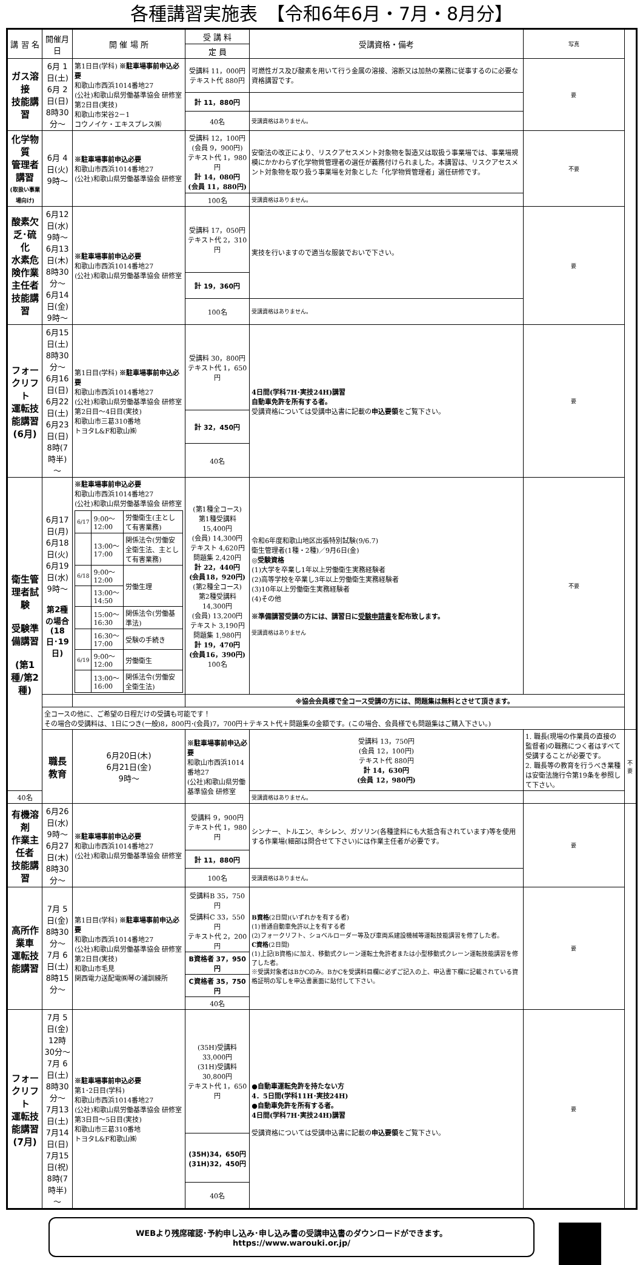各種講習実施表　【令和6年6月・7月・8月分】
| 講 習 名 | 開催月日 | 開 催 場 所 | 受 講 料 | 受講資格・備考 | 写真 | |
| --- | --- | --- | --- | --- | --- | --- |
| | | | 定 員 | | | |
| ガス溶接 技能講習 | 6月 1日(土) 6月 2日(日) 8時30分～ | 第1日目(学科) ※駐車場事前申込必要 和歌山市西浜1014番地27 (公社)和歌山県労働基準協会 研修室 第2日目(実技) 和歌山市栄谷2－1 コウノイケ・エキスプレス㈱ | 受講料 11，000円 テキスト代 880円 | 可燃性ガス及び酸素を用いて行う金属の溶接、溶断又は加熱の業務に従事するのに必要な資格講習です。 | 要 | |
| | | | 計 11，880円 | | | |
| | | | 40名 | 受講資格はありません。 | | |
| 化学物質 管理者講習 (取扱い事業場向け) | 6月 4日(火) 9時～ | ※駐車場事前申込必要 和歌山市西浜1014番地27 (公社)和歌山県労働基準協会 研修室 | 受講料 12，100円 (会員 9，900円) テキスト代 1，980円 計 14，080円 (会員 11，880円) | 安衛法の改正により、リスクアセスメント対象物を製造又は取扱う事業場では、事業場規模にかかわらず化学物質管理者の選任が義務付けられました。本講習は、リスクアセスメント対象物を取り扱う事業場を対象とした「化学物質管理者」選任研修です。 | 不要 | |
| | | | 100名 | 受講資格はありません。 | | |
| 酸素欠乏･硫化 水素危険作業 主任者技能講習 | 6月12日(水) 9時～ 6月13日(木) 8時30分～ 6月14日(金) 9時～ | ※駐車場事前申込必要 和歌山市西浜1014番地27 (公社)和歌山県労働基準協会 研修室 | 受講料 17，050円 テキスト代 2，310円 | 実技を行いますので適当な服装でおいで下さい。 | 要 | |
| | | | 計 19，360円 | | | |
| | | | 100名 | 受講資格はありません。 | | |
| フォークリフト 運転技能講習 (6月) | 6月15日(土) 8時30分～ 6月16日(日) 6月22日(土) 6月23日(日) 8時(7時半)～ | 第1日目(学科) ※駐車場事前申込必要 和歌山市西浜1014番地27 (公社)和歌山県労働基準協会 研修室 第2日目～4日目(実技) 和歌山市三葛310番地 トヨタL&F和歌山㈱ | 受講料 30，800円 テキスト代 1，650円 | 4日間(学科7H･実技24H)講習 自動車免許を所有する者。 受講資格については受講申込書に記載の 申込要領 をご覧下さい。 | 要 | |
| | | | 計 32，450円 | | | |
| | | | 40名 | | | |
| 衛生管理者試験 受験準備講習 (第1種/第2種) | 6月17日(月) 6月18日(火) 6月19日(水) 9時～ 第2種の場合 (18日･19日) | ※駐車場事前申込必要 和歌山市西浜1014番地27 (公社)和歌山県労働基準協会 研修室 / 6/17 / 9:00～12:00 / 労働衛生(主として有害業務) / / / 13:00～17:00 / 関係法令(労働安全衛生法、主として有害業務) / / 6/18 / 9:00～12:00 / 労働生理 / / / 13:00～14:50 / / / / 15:00～16:30 / 関係法令(労働基準法) / / / 16:30～17:00 / 受験の手続き / / 6/19 / 9:00～12:00 / 労働衛生 / / / 13:00～16:00 / 関係法令(労働安全衛生法) / | (第1種全コース) 第1種受講料15,400円 (会員) 14,300円 テキスト 4,620円 問題集 2,420円 計 22，440円 (会員18，920円) (第2種全コース) 第2種受講料14,300円 (会員) 13,200円 テキスト 3,190円 問題集 1,980円 計 19，470円 (会員16，390円) 100名 | 令和6年度和歌山地区出張特別試験(9/6.7) 衛生管理者(1種・2種)／9月6日(金) ◎受験資格 (1)大学を卒業し1年以上労働衛生実務経験者 (2)高等学校を卒業し3年以上労働衛生実務経験者 (3)10年以上労働衛生実務経験者 (4)その他 ※準備講習受講の方には、講習日に 受験申請書 を配布致します。 受講資格はありません | 不要 | |
| | | | ※協会会員様で全コース受講の方には、問題集は無料とさせて頂きます。 | | | |
| | 全コースの他に、ご希望の日程だけの受講も可能です！ その場合の受講料は、1日につき(一般)8，800円･(会員)7，700円＋テキスト代＋問題集の金額です。(この場合、会員様でも問題集はご購入下さい。) | | | | | |
| | 職長教育 | 6月20日(木) 6月21日(金) 9時～ | ※駐車場事前申込必要 和歌山市西浜1014番地27 (公社)和歌山県労働基準協会 研修室 | 受講料 13，750円 (会員 12，100円) テキスト代 880円 計 14，630円 (会員 12，980円) | 1. 職長(現場の作業員の直接の監督者)の職務につく者はすべて受講することが必要です。 2. 職長等の教育を行うべき業種は安衛法施行令第19条を参照して下さい。 | 不要 |
| 40名 | | | | 受講資格はありません。 | | |
| 有機溶剤 作業主任者 技能講習 | 6月26日(水) 9時～ 6月27日(木) 8時30分～ | ※駐車場事前申込必要 和歌山市西浜1014番地27 (公社)和歌山県労働基準協会 研修室 | 受講料 9，900円 テキスト代 1，980円 | シンナー、トルエン、キシレン、ガソリン(各種塗料にも大抵含有されています)等を使用する作業場(細部は問合せて下さい)には作業主任者が必要です。 | 要 | |
| | | | 計 11，880円 | | | |
| | | | 100名 | 受講資格はありません。 | | |
| 高所作業車 運転技能講習 | 7月 5日(金) 8時30分～ 7月 6日(土) 8時15分～ | 第1日目(学科) ※駐車場事前申込必要 和歌山市西浜1014番地27 (公社)和歌山県労働基準協会 研修室 第2日目(実技) 和歌山市毛見 関西電力送配電㈱琴の浦訓練所 | 受講料B 35，750円 受講料C 33，550円 テキスト代 2，200円 | B資格 (2日間)(いずれかを有する者) (1)普通自動車免許以上を有する者 (2)フォークリフト、ショベルローダー等及び車両系建設機械等運転技能講習を修了した者。 C資格 (2日間) (1)上記(B資格)に加え、移動式クレーン運転士免許者または小型移動式クレーン運転技能講習を修了した者。 ※受講対象者はBかCのみ。BかCを受講料目欄に必ずご記入の上、申込書下欄に記載されている資格証明の写しを申込書裏面に貼付して下さい。 | 要 | |
| | | | B資格者 37，950円 | | | |
| | | | C資格者 35，750円 | | | |
| | | | 40名 | | | |
| フォークリフト 運転技能講習 (7月) | 7月 5日(金) 12時30分～ 7月 6日(土) 8時30分～ 7月13日(土) 7月14日(日) 7月15日(祝) 8時(7時半)～ | ※駐車場事前申込必要 第1･2日目(学科) 和歌山市西浜1014番地27 (公社)和歌山県労働基準協会 研修室 第3日目～5日目(実技) 和歌山市三葛310番地 トヨタL&F和歌山㈱ | (35H)受講料 33,000円 (31H)受講料 30,800円 テキスト代 1，650円 | ●自動車運転免許を持たない方 4．5日間(学科11H･実技24H) ●自動車免許を所有する者。 4日間(学科7H･実技24H)講習 受講資格については受講申込書に記載の 申込要領 をご覧下さい。 | 要 | |
| | | | (35H)34，650円 (31H)32，450円 | | | |
| | | | 40名 | | | |
WEBより残席確認･予約申し込み･申し込み書の受講申込書のダウンロードができます。
https://www.warouki.or.jp/